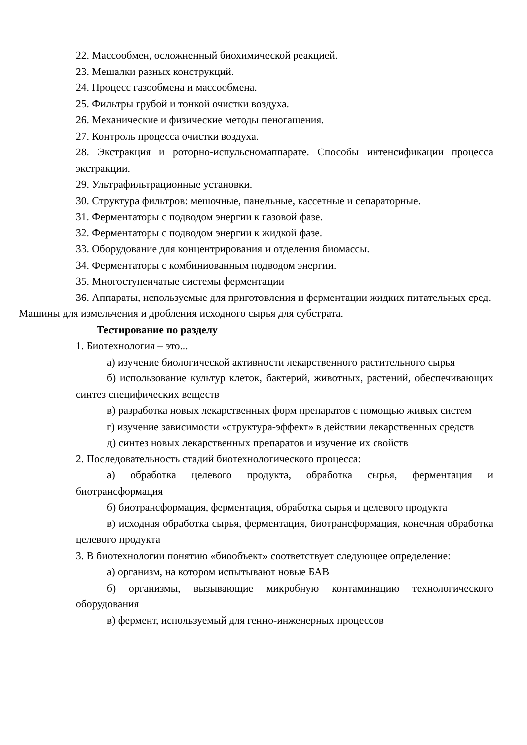22. Массообмен, осложненный биохимической реакцией.
23. Мешалки разных конструкций.
24. Процесс газообмена и массообмена.
25. Фильтры грубой и тонкой очистки воздуха.
26. Механические и физические методы пеногашения.
27. Контроль процесса очистки воздуха.
28. Экстракция и роторно-испульсномаппарате. Способы интенсификации процесса экстракции.
29. Ультрафильтрационные установки.
30. Структура фильтров: мешочные, панельные, кассетные и сепараторные.
31. Ферментаторы с подводом энергии к газовой фазе.
32. Ферментаторы с подводом энергии к жидкой фазе.
33. Оборудование для концентрирования и отделения биомассы.
34. Ферментаторы с комбиниованным подводом энергии.
35. Многоступенчатые системы ферментации
36. Аппараты, используемые для приготовления и ферментации жидких питательных сред.
Машины для измельчения и дробления исходного сырья для субстрата.
Тестирование по разделу
1. Биотехнология – это...
а) изучение биологической активности лекарственного растительного сырья
б) использование культур клеток, бактерий, животных, растений, обеспечивающих синтез специфических веществ
в) разработка новых лекарственных форм препаратов с помощью живых систем
г) изучение зависимости «структура-эффект» в действии лекарственных средств
д) синтез новых лекарственных препаратов и изучение их свойств
2. Последовательность стадий биотехнологического процесса:
а) обработка целевого продукта, обработка сырья, ферментация и биотрансформация
б) биотрансформация, ферментация, обработка сырья и целевого продукта
в) исходная обработка сырья, ферментация, биотрансформация, конечная обработка целевого продукта
3. В биотехнологии понятию «биообъект» соответствует следующее определение:
а) организм, на котором испытывают новые БАВ
б) организмы, вызывающие микробную контаминацию технологического оборудования
в) фермент, используемый для генно-инженерных процессов